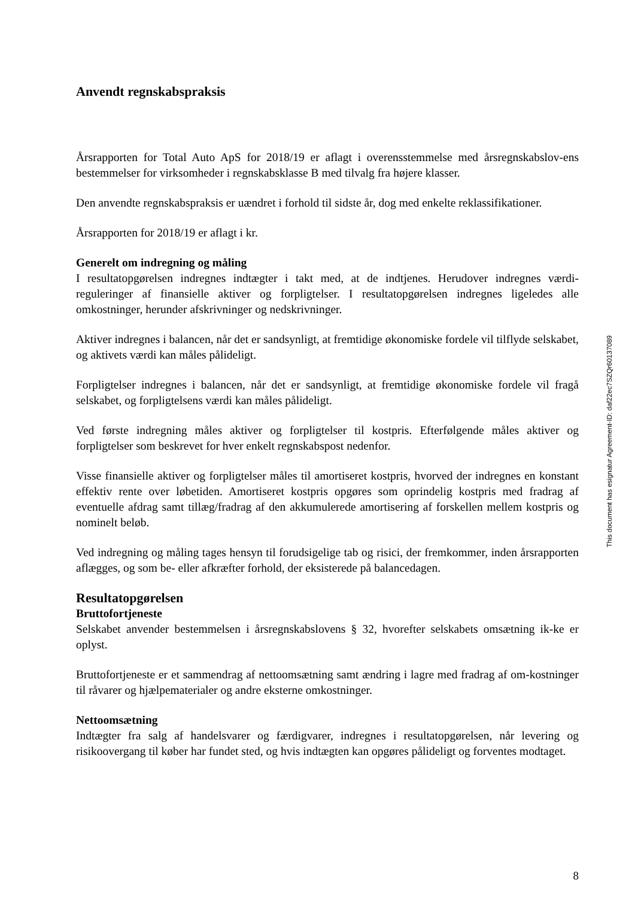Anvendt regnskabspraksis
Årsrapporten for Total Auto ApS for 2018/19 er aflagt i overensstemmelse med årsregnskabslov-ens bestemmelser for virksomheder i regnskabsklasse B med tilvalg fra højere klasser.
Den anvendte regnskabspraksis er uændret i forhold til sidste år, dog med enkelte reklassifikationer.
Årsrapporten for 2018/19 er aflagt i kr.
Generelt om indregning og måling
I resultatopgørelsen indregnes indtægter i takt med, at de indtjenes. Herudover indregnes værdi-reguleringer af finansielle aktiver og forpligtelser. I resultatopgørelsen indregnes ligeledes alle omkostninger, herunder afskrivninger og nedskrivninger.
Aktiver indregnes i balancen, når det er sandsynligt, at fremtidige økonomiske fordele vil tilflyde selskabet, og aktivets værdi kan måles pålideligt.
Forpligtelser indregnes i balancen, når det er sandsynligt, at fremtidige økonomiske fordele vil fragå selskabet, og forpligtelsens værdi kan måles pålideligt.
Ved første indregning måles aktiver og forpligtelser til kostpris. Efterfølgende måles aktiver og forpligtelser som beskrevet for hver enkelt regnskabspost nedenfor.
Visse finansielle aktiver og forpligtelser måles til amortiseret kostpris, hvorved der indregnes en konstant effektiv rente over løbetiden. Amortiseret kostpris opgøres som oprindelig kostpris med fradrag af eventuelle afdrag samt tillæg/fradrag af den akkumulerede amortisering af forskellen mellem kostpris og nominelt beløb.
Ved indregning og måling tages hensyn til forudsigelige tab og risici, der fremkommer, inden årsrapporten aflægges, og som be- eller afkræfter forhold, der eksisterede på balancedagen.
Resultatopgørelsen
Bruttofortjeneste
Selskabet anvender bestemmelsen i årsregnskabslovens § 32, hvorefter selskabets omsætning ik-ke er oplyst.
Bruttofortjeneste er et sammendrag af nettoomsætning samt ændring i lagre med fradrag af om-kostninger til råvarer og hjælpematerialer og andre eksterne omkostninger.
Nettoomsætning
Indtægter fra salg af handelsvarer og færdigvarer, indregnes i resultatopgørelsen, når levering og risikoovergang til køber har fundet sted, og hvis indtægten kan opgøres pålideligt og forventes modtaget.
This document has esignatur Agreement-ID: daf22ec7SZQr60137089
8